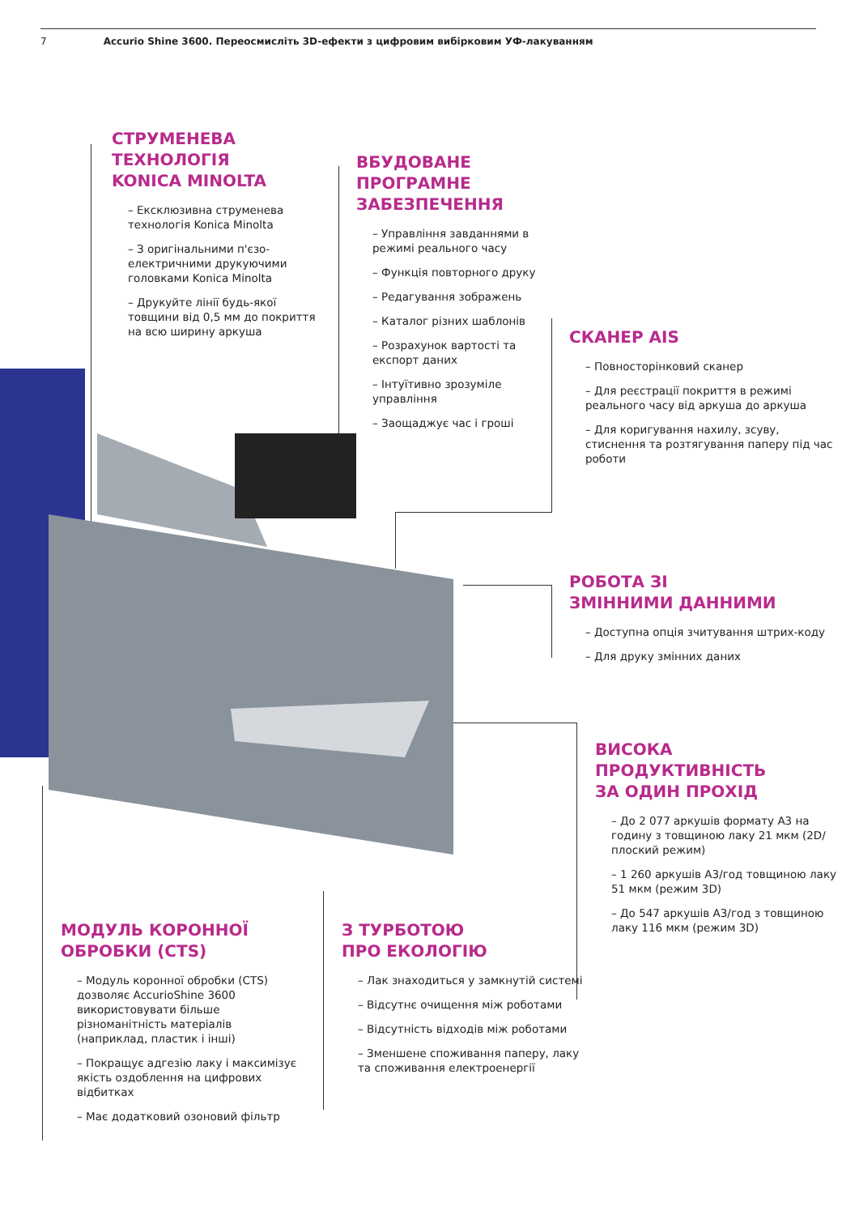7 Accurio Shine 3600. Переосмисліть 3D-ефекти з цифровим вибірковим УФ-лакуванням
СТРУМЕНЕВА
ТЕХНОЛОГІЯ
KONICA MINOLTA
– Ексклюзивна струменева технологія Konica Minolta
– З оригінальними п'єзо-електричними друкуючими головками Konica Minolta
– Друкуйте лінії будь-якої товщини від 0,5 мм до покриття на всю ширину аркуша
ВБУДОВАНЕ
ПРОГРАМНЕ
ЗАБЕЗПЕЧЕННЯ
– Управління завданнями в режимі реального часу
– Функція повторного друку
– Редагування зображень
– Каталог різних шаблонів
– Розрахунок вартості та експорт даних
– Інтуїтивно зрозуміле управління
– Заощаджує час і гроші
СКАНЕР AIS
– Повносторінковий сканер
– Для реєстрації покриття в режимі реального часу від аркуша до аркуша
– Для коригування нахилу, зсуву, стиснення та розтягування паперу під час роботи
РОБОТА ЗІ
ЗМІННИМИ ДАННИМИ
– Доступна опція зчитування штрих-коду
– Для друку змінних даних
ВИСОКА
ПРОДУКТИВНІСТЬ
ЗА ОДИН ПРОХІД
– До 2 077 аркушів формату А3 на годину з товщиною лаку 21 мкм (2D/плоский режим)
– 1 260 аркушів А3/год товщиною лаку 51 мкм (режим 3D)
– До 547 аркушів А3/год з товщиною лаку 116 мкм (режим 3D)
МОДУЛЬ КОРОННОЇ
ОБРОБКИ (CTS)
– Модуль коронної обробки (CTS) дозволяє AccurioShine 3600 використовувати більше різноманітність матеріалів (наприклад, пластик і інші)
– Покращує адгезію лаку і максимізує якість оздоблення на цифрових відбитках
– Має додатковий озоновий фільтр
З ТУРБОТОЮ
ПРО ЕКОЛОГІЮ
– Лак знаходиться у замкнутій системі
– Відсутнє очищення між роботами
– Відсутність відходів між роботами
– Зменшене споживання паперу, лаку та споживання електроенергії